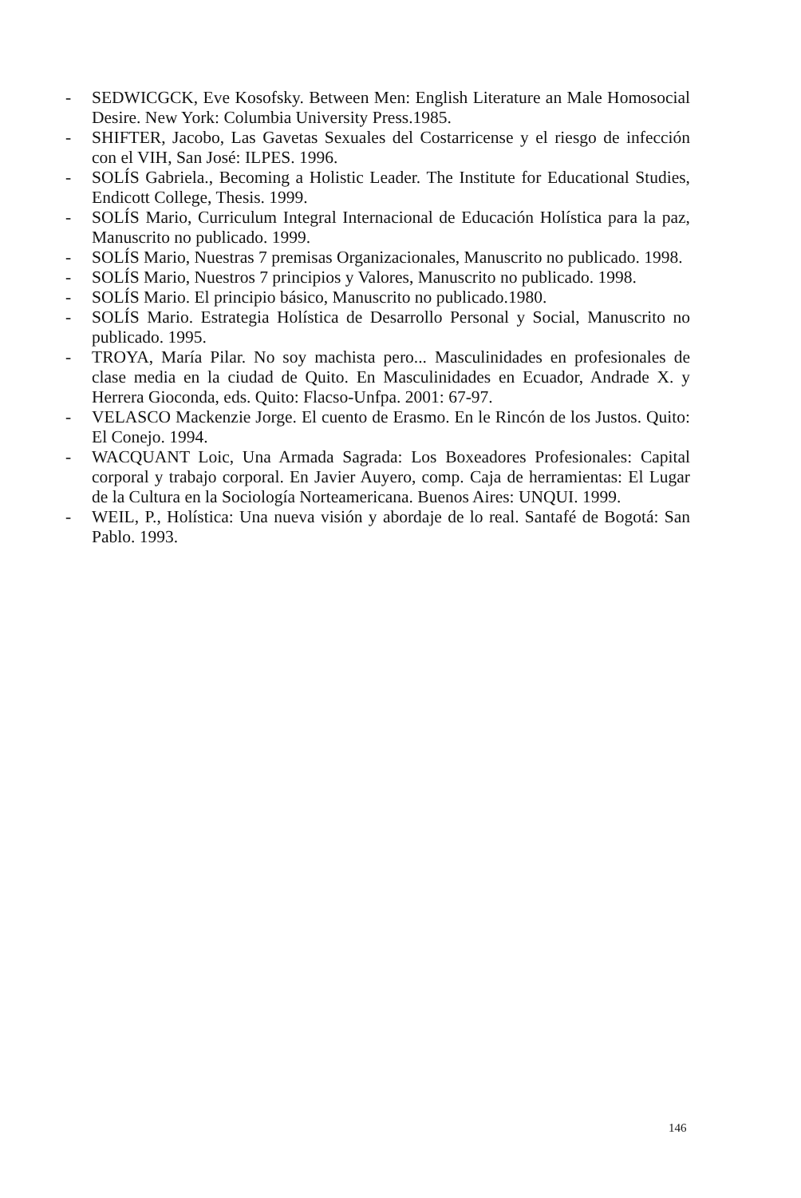- SEDWICGCK, Eve Kosofsky. Between Men: English Literature an Male Homosocial Desire. New York: Columbia University Press.1985.
- SHIFTER, Jacobo, Las Gavetas Sexuales del Costarricense y el riesgo de infección con el VIH, San José: ILPES. 1996.
- SOLÍS Gabriela., Becoming a Holistic Leader. The Institute for Educational Studies, Endicott College, Thesis. 1999.
- SOLÍS Mario, Curriculum Integral Internacional de Educación Holística para la paz, Manuscrito no publicado. 1999.
- SOLÍS Mario, Nuestras 7 premisas Organizacionales, Manuscrito no publicado. 1998.
- SOLÍS Mario, Nuestros 7 principios y Valores, Manuscrito no publicado. 1998.
- SOLÍS Mario. El principio básico, Manuscrito no publicado.1980.
- SOLÍS Mario. Estrategia Holística de Desarrollo Personal y Social, Manuscrito no publicado. 1995.
- TROYA, María Pilar. No soy machista pero... Masculinidades en profesionales de clase media en la ciudad de Quito. En Masculinidades en Ecuador, Andrade X. y Herrera Gioconda, eds. Quito: Flacso-Unfpa. 2001: 67-97.
- VELASCO Mackenzie Jorge. El cuento de Erasmo. En le Rincón de los Justos. Quito: El Conejo. 1994.
- WACQUANT Loic, Una Armada Sagrada: Los Boxeadores Profesionales: Capital corporal y trabajo corporal. En Javier Auyero, comp. Caja de herramientas: El Lugar de la Cultura en la Sociología Norteamericana. Buenos Aires: UNQUI. 1999.
- WEIL, P., Holística: Una nueva visión y abordaje de lo real. Santafé de Bogotá: San Pablo. 1993.
146